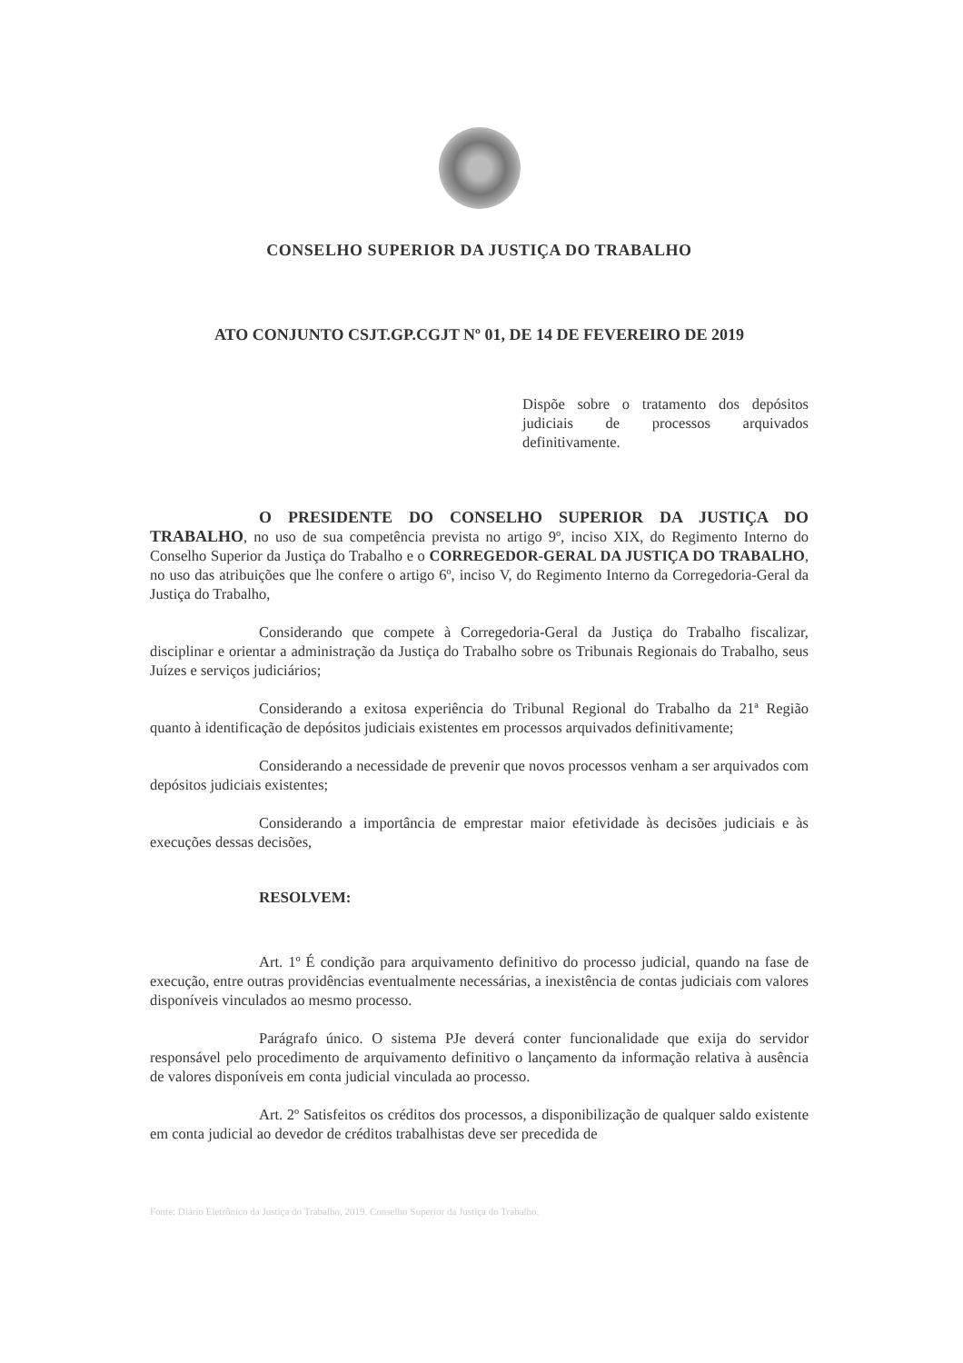CONSELHO SUPERIOR DA JUSTIÇA DO TRABALHO
ATO CONJUNTO CSJT.GP.CGJT Nº 01, DE 14 DE FEVEREIRO DE 2019
Dispõe sobre o tratamento dos depósitos judiciais de processos arquivados definitivamente.
O PRESIDENTE DO CONSELHO SUPERIOR DA JUSTIÇA DO TRABALHO, no uso de sua competência prevista no artigo 9º, inciso XIX, do Regimento Interno do Conselho Superior da Justiça do Trabalho e o CORREGEDOR-GERAL DA JUSTIÇA DO TRABALHO, no uso das atribuições que lhe confere o artigo 6º, inciso V, do Regimento Interno da Corregedoria-Geral da Justiça do Trabalho,
Considerando que compete à Corregedoria-Geral da Justiça do Trabalho fiscalizar, disciplinar e orientar a administração da Justiça do Trabalho sobre os Tribunais Regionais do Trabalho, seus Juízes e serviços judiciários;
Considerando a exitosa experiência do Tribunal Regional do Trabalho da 21ª Região quanto à identificação de depósitos judiciais existentes em processos arquivados definitivamente;
Considerando a necessidade de prevenir que novos processos venham a ser arquivados com depósitos judiciais existentes;
Considerando a importância de emprestar maior efetividade às decisões judiciais e às execuções dessas decisões,
RESOLVEM:
Art. 1º É condição para arquivamento definitivo do processo judicial, quando na fase de execução, entre outras providências eventualmente necessárias, a inexistência de contas judiciais com valores disponíveis vinculados ao mesmo processo.
Parágrafo único. O sistema PJe deverá conter funcionalidade que exija do servidor responsável pelo procedimento de arquivamento definitivo o lançamento da informação relativa à ausência de valores disponíveis em conta judicial vinculada ao processo.
Art. 2º Satisfeitos os créditos dos processos, a disponibilização de qualquer saldo existente em conta judicial ao devedor de créditos trabalhistas deve ser precedida de
Fonte: Diário Eletrônico da Justiça do Trabalho, 2019. Conselho Superior da Justiça do Trabalho.